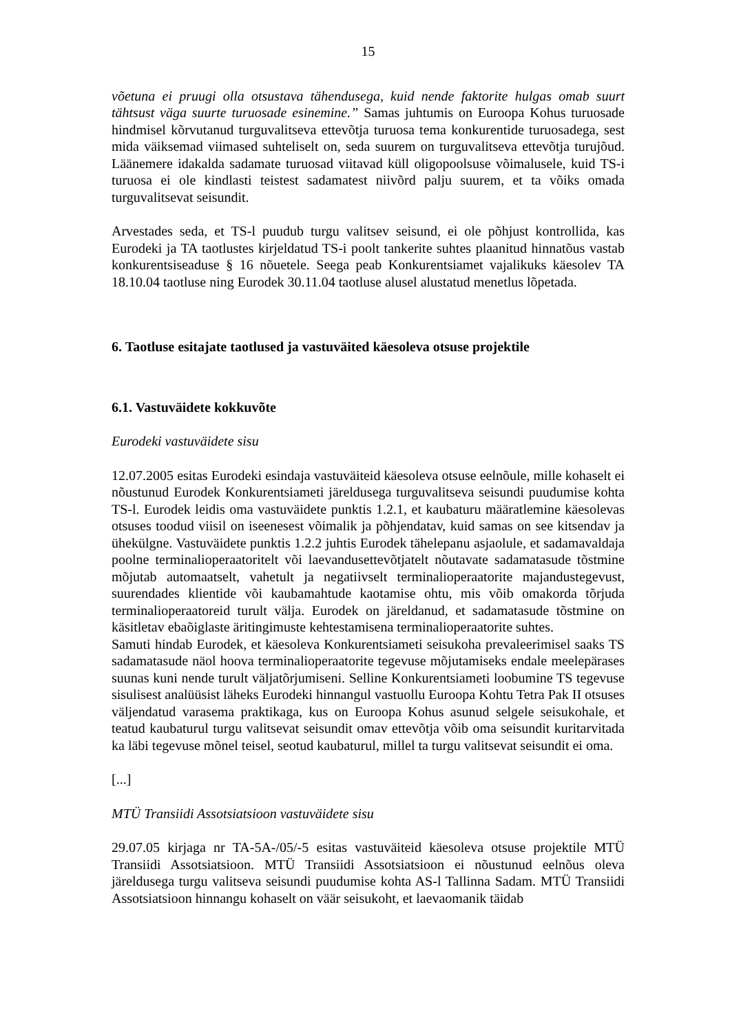15
võetuna ei pruugi olla otsustava tähendusega, kuid nende faktorite hulgas omab suurt tähtsust väga suurte turuosade esinemine.” Samas juhtumis on Euroopa Kohus turuosade hindmisel kõrvutanud turguvalitseva ettevõtja turuosa tema konkurentide turuosadega, sest mida väiksemad viimased suhteliselt on, seda suurem on turguvalitseva ettevõtja turujõud. Läänemere idakalda sadamate turuosad viitavad küll oligopoolsuse võimalusele, kuid TS-i turuosa ei ole kindlasti teistest sadamatest niivõrd palju suurem, et ta võiks omada turguvalitsevat seisundit.
Arvestades seda, et TS-l puudub turgu valitsev seisund, ei ole põhjust kontrollida, kas Eurodeki ja TA taotlustes kirjeldatud TS-i poolt tankerite suhtes plaanitud hinnatõus vastab konkurentsiseaduse § 16 nõuetele. Seega peab Konkurentsiamet vajalikuks käesolev TA 18.10.04 taotluse ning Eurodek 30.11.04 taotluse alusel alustatud menetlus lõpetada.
6. Taotluse esitajate taotlused ja vastuväited käesoleva otsuse projektile
6.1. Vastuväidete kokkuvõte
Eurodeki vastuväidete sisu
12.07.2005 esitas Eurodeki esindaja vastuväiteid käesoleva otsuse eelnõule, mille kohaselt ei nõustunud Eurodek Konkurentsiameti järeldusega turguvalitseva seisundi puudumise kohta TS-l. Eurodek leidis oma vastuväidete punktis 1.2.1, et kaubaturu määratlemine käesolevas otsuses toodud viisil on iseenesest võimalik ja põhjendatav, kuid samas on see kitsendav ja ühekülgne. Vastuväidete punktis 1.2.2 juhtis Eurodek tähelepanu asjaolule, et sadamavaldaja poolne terminalioperaatoritelt või laevandusettevõtjatelt nõutavate sadamatasude tõstmine mõjutab automaatselt, vahetult ja negatiivselt terminalioperaatorite majandustegevust, suurendades klientide või kaubamahtude kaotamise ohtu, mis võib omakorda tõrjuda terminalioperaatoreid turult välja. Eurodek on järeldanud, et sadamatasude tõstmine on käsitletav ebaõiglaste äritingimuste kehtestamisena terminalioperaatorite suhtes.
Samuti hindab Eurodek, et käesoleva Konkurentsiameti seisukoha prevaleerimisel saaks TS sadamatasude näol hoova terminalioperaatorite tegevuse mõjutamiseks endale meelepärases suunas kuni nende turult väljatõrjumiseni. Selline Konkurentsiameti loobumine TS tegevuse sisulisest analüüsist läheks Eurodeki hinnangul vastuollu Euroopa Kohtu Tetra Pak II otsuses väljendatud varasema praktikaga, kus on Euroopa Kohus asunud selgele seisukohale, et teatud kaubaturul turgu valitsevat seisundit omav ettevõtja võib oma seisundit kuritarvitada ka läbi tegevuse mõnel teisel, seotud kaubaturul, millel ta turgu valitsevat seisundit ei oma.
[...]
MTÜ Transiidi Assotsiatsioon vastuväidete sisu
29.07.05 kirjaga nr TA-5A-/05/-5 esitas vastuväiteid käesoleva otsuse projektile MTÜ Transiidi Assotsiatsioon. MTÜ Transiidi Assotsiatsioon ei nõustunud eelnõus oleva järeldusega turgu valitseva seisundi puudumise kohta AS-l Tallinna Sadam. MTÜ Transiidi Assotsiatsioon hinnangu kohaselt on väär seisukoht, et laevaomanik täidab